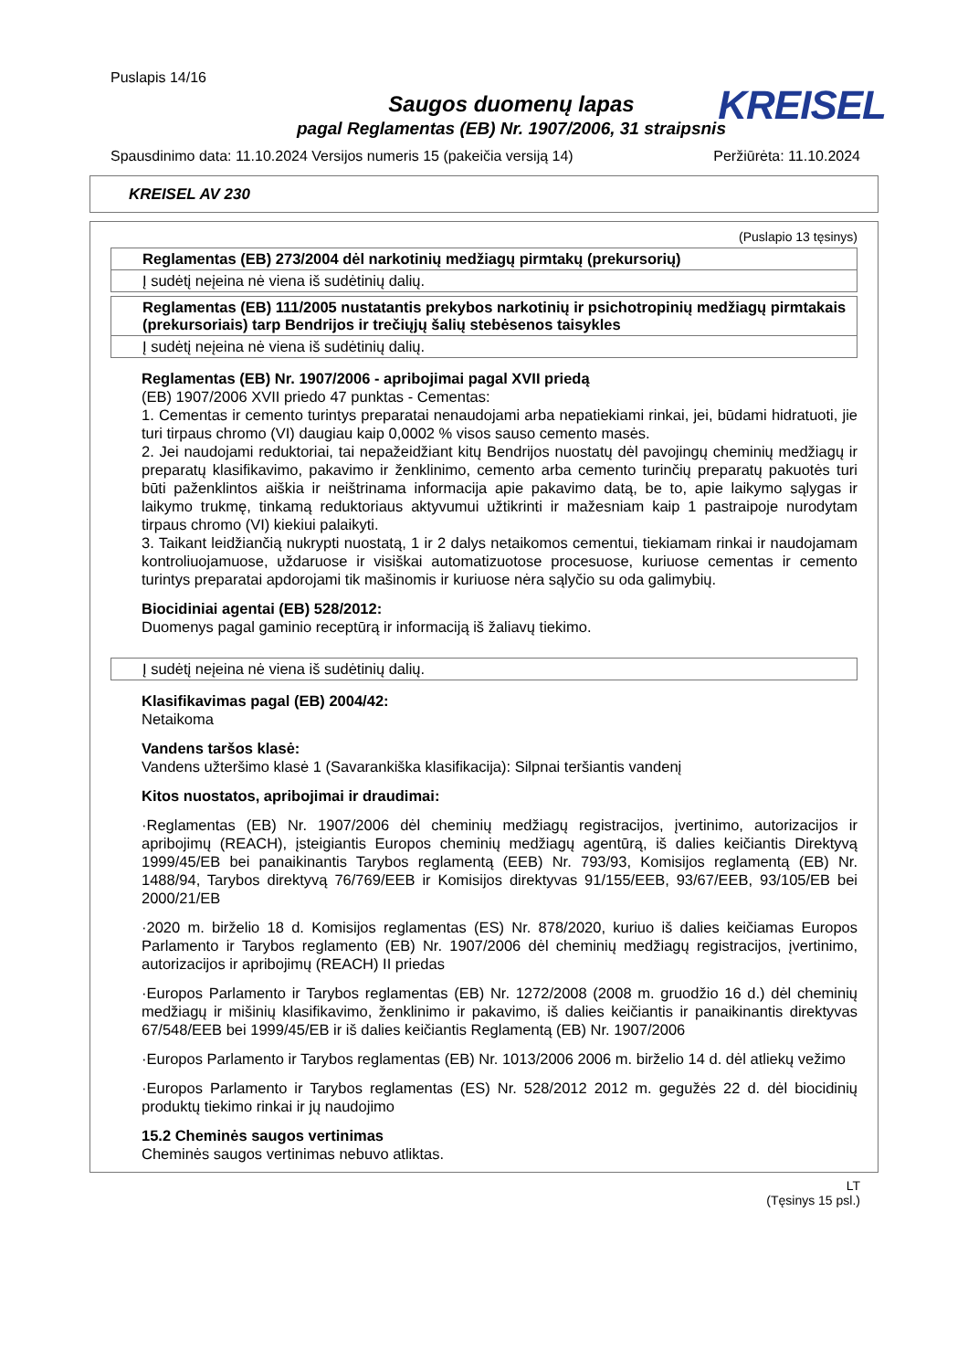Puslapis 14/16
KREISEL
Saugos duomenų lapas
pagal Reglamentas (EB) Nr. 1907/2006, 31 straipsnis
Spausdinimo data: 11.10.2024 Versijos numeris 15 (pakeičia versiją 14) Peržiūrėta: 11.10.2024
KREISEL AV 230
(Puslapio 13 tęsinys)
Reglamentas (EB) 273/2004 dėl narkotinių medžiagų pirmtakų (prekursorių)
Į sudėtį neįeina nė viena iš sudėtinių dalių.
Reglamentas (EB) 111/2005 nustatantis prekybos narkotinių ir psichotropinių medžiagų pirmtakais (prekursoriais) tarp Bendrijos ir trečiųjų šalių stebėsenos taisykles
Į sudėtį neįeina nė viena iš sudėtinių dalių.
Reglamentas (EB) Nr. 1907/2006 - apribojimai pagal XVII priedą
(EB) 1907/2006 XVII priedo 47 punktas - Cementas:
1. Cementas ir cemento turintys preparatai nenaudojami arba nepatiekiami rinkai, jei, būdami hidratuoti, jie turi tirpaus chromo (VI) daugiau kaip 0,0002 % visos sauso cemento masės.
2. Jei naudojami reduktoriai, tai nepažeidžiant kitų Bendrijos nuostatų dėl pavojingų cheminių medžiagų ir preparatų klasifikavimo, pakavimo ir ženklinimo, cemento arba cemento turinčių preparatų pakuotės turi būti paženklintos aiškia ir neištrinama informacija apie pakavimo datą, be to, apie laikymo sąlygas ir laikymo trukmę, tinkamą reduktoriaus aktyvumui užtikrinti ir mažesniam kaip 1 pastraipoje nurodytam tirpaus chromo (VI) kiekiui palaikyti.
3. Taikant leidžiančią nukrypti nuostatą, 1 ir 2 dalys netaikomos cementui, tiekiamam rinkai ir naudojamam kontroliuojamuose, uždaruose ir visiškai automatizuotose procesuose, kuriuose cementas ir cemento turintys preparatai apdorojami tik mašinomis ir kuriuose nėra sąlyčio su oda galimybių.
Biocidiniai agentai (EB) 528/2012:
Duomenys pagal gaminio receptūrą ir informaciją iš žaliavų tiekimo.
Į sudėtį neįeina nė viena iš sudėtinių dalių.
Klasifikavimas pagal (EB) 2004/42:
Netaikoma
Vandens taršos klasė:
Vandens užteršimo klasė 1 (Savarankiška klasifikacija): Silpnai teršiantis vandenį
Kitos nuostatos, apribojimai ir draudimai:
·Reglamentas (EB) Nr. 1907/2006 dėl cheminių medžiagų registracijos, įvertinimo, autorizacijos ir apribojimų (REACH), įsteigiantis Europos cheminių medžiagų agentūrą, iš dalies keičiantis Direktyvą 1999/45/EB bei panaikinantis Tarybos reglamentą (EEB) Nr. 793/93, Komisijos reglamentą (EB) Nr. 1488/94, Tarybos direktyvą 76/769/EEB ir Komisijos direktyvas 91/155/EEB, 93/67/EEB, 93/105/EB bei 2000/21/EB
·2020 m. birželio 18 d. Komisijos reglamentas (ES) Nr. 878/2020, kuriuo iš dalies keičiamas Europos Parlamento ir Tarybos reglamento (EB) Nr. 1907/2006 dėl cheminių medžiagų registracijos, įvertinimo, autorizacijos ir apribojimų (REACH) II priedas
·Europos Parlamento ir Tarybos reglamentas (EB) Nr. 1272/2008 (2008 m. gruodžio 16 d.) dėl cheminių medžiagų ir mišinių klasifikavimo, ženklinimo ir pakavimo, iš dalies keičiantis ir panaikinantis direktyvas 67/548/EEB bei 1999/45/EB ir iš dalies keičiantis Reglamentą (EB) Nr. 1907/2006
·Europos Parlamento ir Tarybos reglamentas (EB) Nr. 1013/2006 2006 m. birželio 14 d. dėl atliekų vežimo
·Europos Parlamento ir Tarybos reglamentas (ES) Nr. 528/2012 2012 m. gegužės 22 d. dėl biocidinių produktų tiekimo rinkai ir jų naudojimo
15.2 Cheminės saugos vertinimas
Cheminės saugos vertinimas nebuvo atliktas.
LT
(Tęsinys 15 psl.)